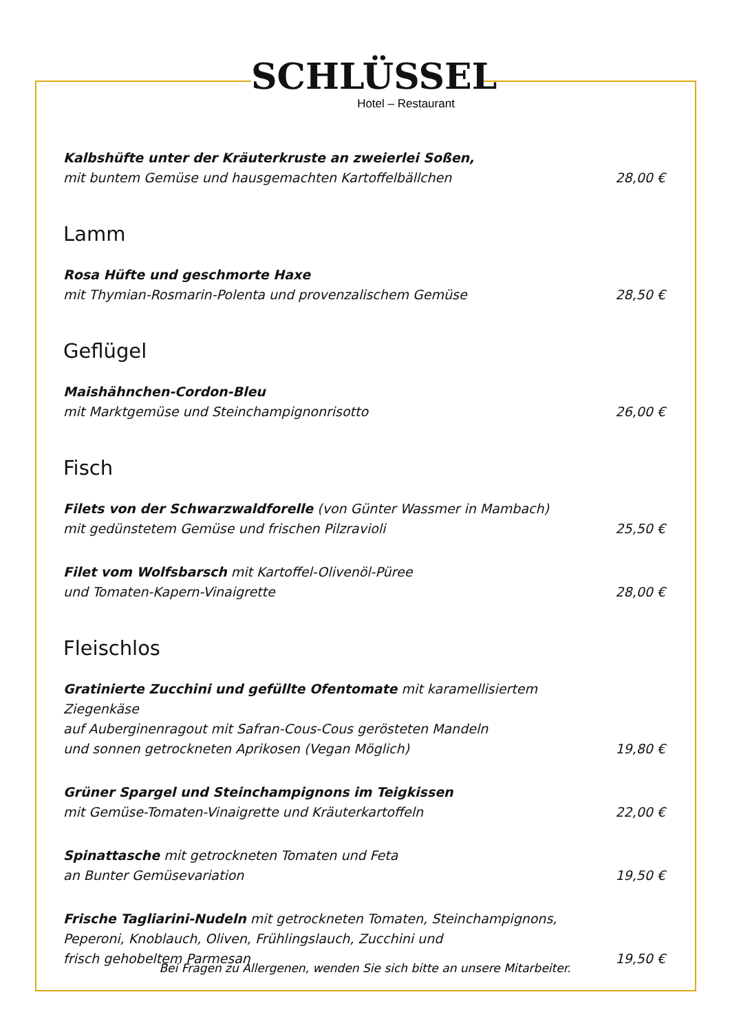SCHLÜSSEL
Hotel – Restaurant
Kalbshüfte unter der Kräuterkruste an zweierlei Soßen,
mit buntem Gemüse und hausgemachten Kartoffelbällchen
28,00 €
Lamm
Rosa Hüfte und geschmorte Haxe
mit Thymian-Rosmarin-Polenta und provenzalischem Gemüse
28,50 €
Geflügel
Maishähnchen-Cordon-Bleu
mit Marktgemüse und Steinchampignonrisotto
26,00 €
Fisch
Filets von der Schwarzwaldforelle (von Günter Wassmer in Mambach)
mit gedünstetem Gemüse und frischen Pilzravioli
25,50 €
Filet vom Wolfsbarsch mit Kartoffel-Olivenöl-Püree
und Tomaten-Kapern-Vinaigrette
28,00 €
Fleischlos
Gratinierte Zucchini und gefüllte Ofentomate mit karamellisiertem Ziegenkäse
auf Auberginenragout mit Safran-Cous-Cous gerösteten Mandeln
und sonnen getrockneten Aprikosen (Vegan Möglich)
19,80 €
Grüner Spargel und Steinchampignons im Teigkissen
mit Gemüse-Tomaten-Vinaigrette und Kräuterkartoffeln
22,00 €
Spinattasche mit getrockneten Tomaten und Feta
an Bunter Gemüsevariation
19,50 €
Frische Tagliarini-Nudeln mit getrockneten Tomaten, Steinchampignons,
Peperoni, Knoblauch, Oliven, Frühlingslauch, Zucchini und
frisch gehobeltem Parmesan
19,50 €
Bei Fragen zu Allergenen, wenden Sie sich bitte an unsere Mitarbeiter.